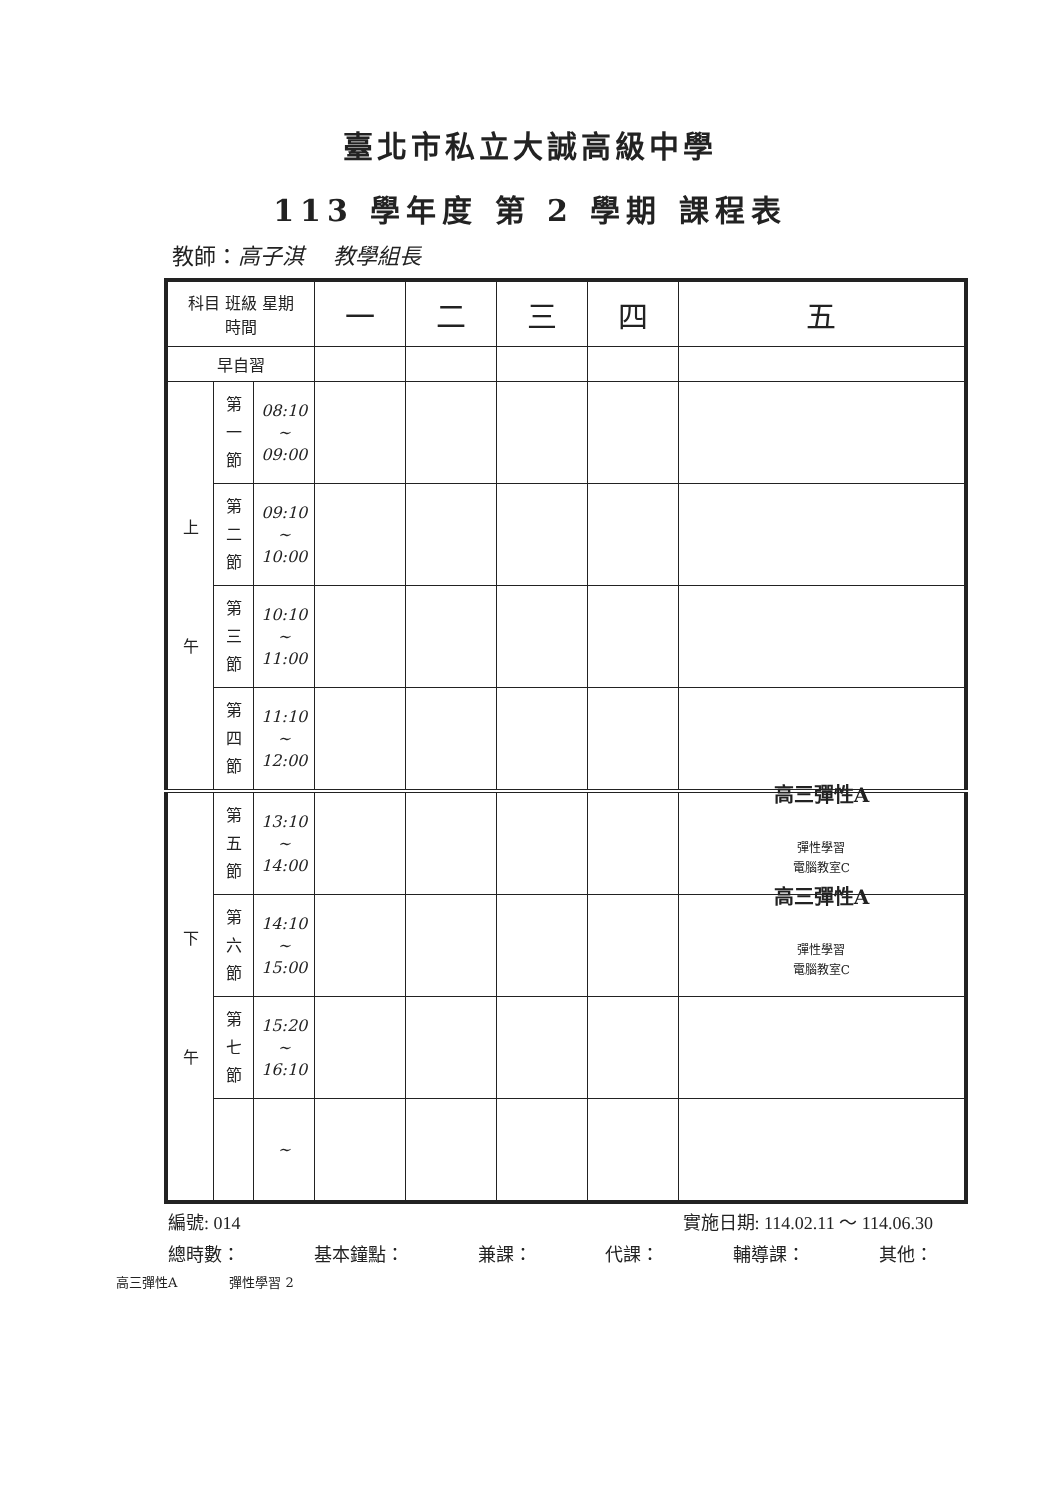臺北市私立大誠高級中學
113 學年度 第 2 學期 課程表
教師：高子淇　 教學組長
| 科目 班級 星期 時間 | | | 一 | 二 | 三 | 四 | 五 |
| 早自習 | | | | | | | |
| 上 午 | 第 一 節 | 08:10 ~ 09:00 | | | | | |
| | 第 二 節 | 09:10 ~ 10:00 | | | | | |
| | 第 三 節 | 10:10 ~ 11:00 | | | | | |
| | 第 四 節 | 11:10 ~ 12:00 | | | | | |
| 下 午 | 第 五 節 | 13:10 ~ 14:00 | | | | | 高三彈性A 彈性學習 電腦教室C |
| | 第 六 節 | 14:10 ~ 15:00 | | | | | 高三彈性A 彈性學習 電腦教室C |
| | 第 七 節 | 15:20 ~ 16:10 | | | | | |
| | | ~ | | | | | |
編號: 014 實施日期: 114.02.11 ～ 114.06.30
總時數： 基本鐘點： 兼課： 代課： 輔導課： 其他：
高三彈性A　　　　彈性學習 2